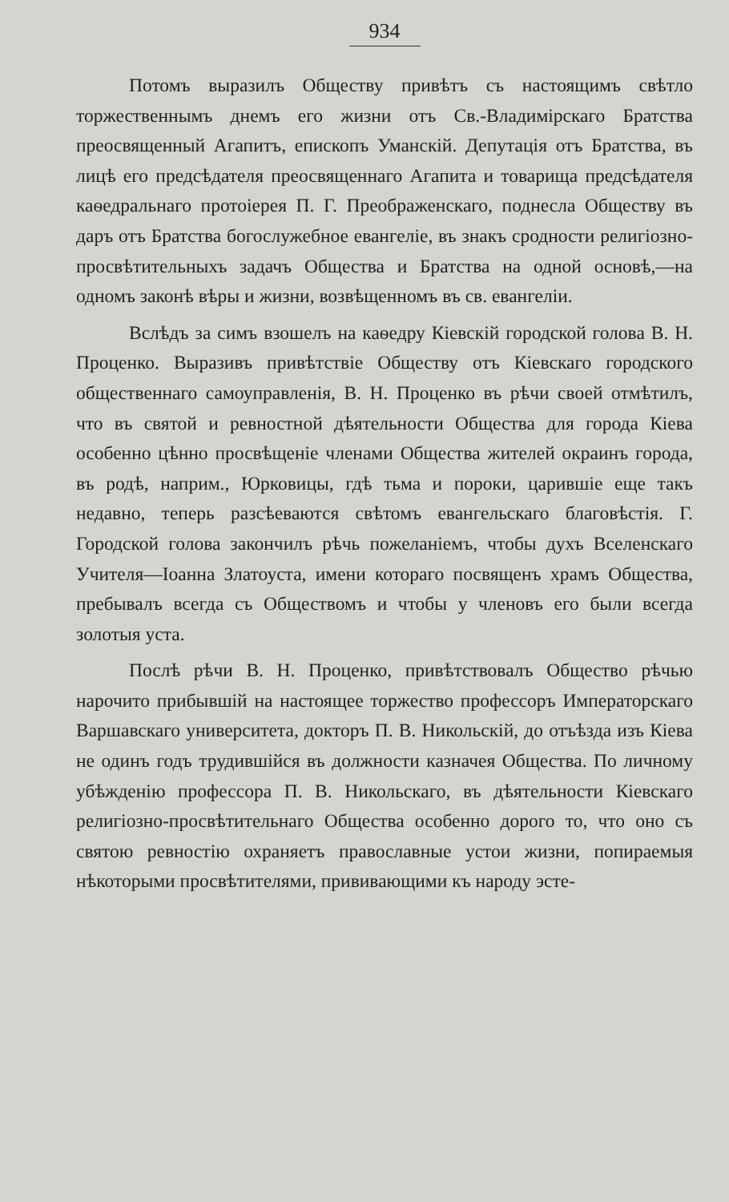934
Потомъ выразилъ Обществу привѣтъ съ настоящимъ свѣтло торжественнымъ днемъ его жизни отъ Св.-Владимірскаго Братства преосвященный Агапитъ, епископъ Уманскій. Депутація отъ Братства, въ лицѣ его предсѣдателя преосвященнаго Агапита и товарища предсѣдателя каѳедральнаго протоіерея П. Г. Преображенскаго, поднесла Обществу въ даръ отъ Братства богослужебное евангеліе, въ знакъ сродности религіозно-просвѣтительныхъ задачъ Общества и Братства на одной основѣ,—на одномъ законѣ вѣры и жизни, возвѣщенномъ въ св. евангеліи.
Вслѣдъ за симъ взошелъ на каѳедру Кіевскій городской голова В. Н. Проценко. Выразивъ привѣтствіе Обществу отъ Кіевскаго городского общественнаго самоуправленія, В. Н. Проценко въ рѣчи своей отмѣтилъ, что въ святой и ревностной дѣятельности Общества для города Кіева особенно цѣнно просвѣщеніе членами Общества жителей окраинъ города, въ родѣ, наприм., Юрковицы, гдѣ тьма и пороки, царившіе еще такъ недавно, теперь разсѣеваются свѣтомъ евангельскаго благовѣстія. Г. Городской голова закончилъ рѣчь пожеланіемъ, чтобы духъ Вселенскаго Учителя—Іоанна Златоуста, имени котораго посвященъ храмъ Общества, пребывалъ всегда съ Обществомъ и чтобы у членовъ его были всегда золотыя уста.
Послѣ рѣчи В. Н. Проценко, привѣтствовалъ Общество рѣчью нарочито прибывшій на настоящее торжество профессоръ Императорскаго Варшавскаго университета, докторъ П. В. Никольскій, до отъѣзда изъ Кіева не одинъ годъ трудившійся въ должности казначея Общества. По личному убѣжденію профессора П. В. Никольскаго, въ дѣятельности Кіевскаго религіозно-просвѣтительнаго Общества особенно дорого то, что оно съ святою ревностію охраняетъ православные устои жизни, попираемыя нѣкоторыми просвѣтителями, прививающими къ народу эсте-